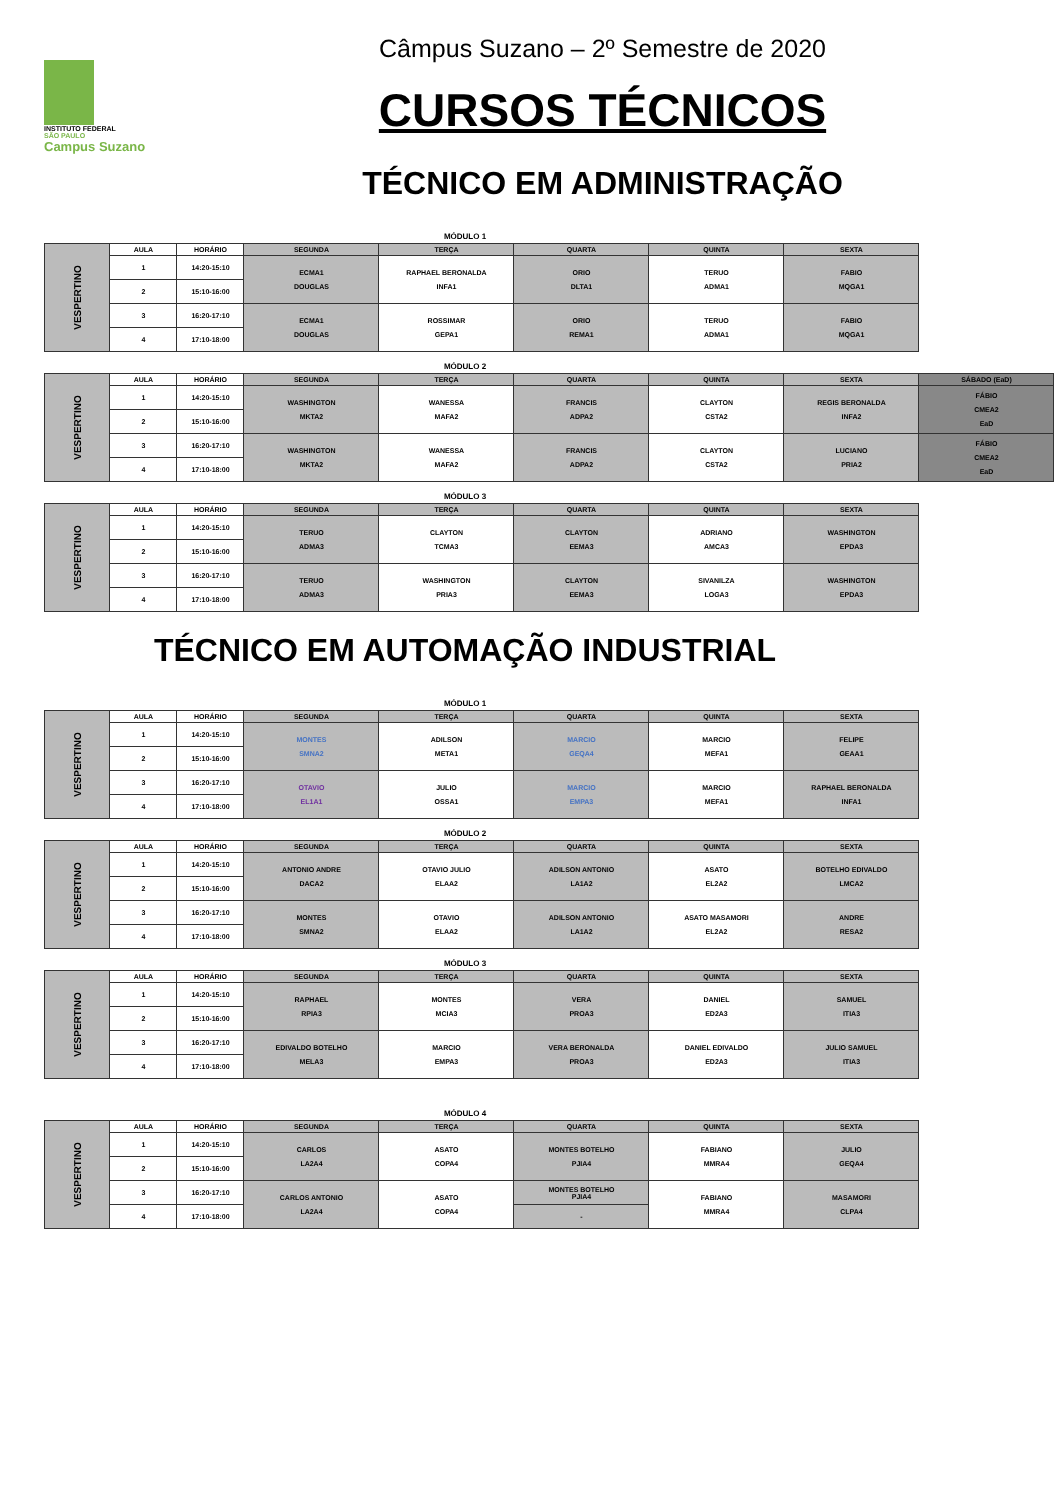INSTITUTO FEDERAL
SÃO PAULO
Campus Suzano
Câmpus Suzano – 2º Semestre de 2020
CURSOS TÉCNICOS
TÉCNICO EM ADMINISTRAÇÃO
MÓDULO 1
| VESPERTINO | AULA | HORÁRIO | SEGUNDA | TERÇA | QUARTA | QUINTA | SEXTA |
| | 1 | 14:20-15:10 | ECMA1 DOUGLAS | RAPHAEL BERONALDA INFA1 | ORIO DLTA1 | TERUO ADMA1 | FABIO MQGA1 |
| | 2 | 15:10-16:00 | | | | | |
| | 3 | 16:20-17:10 | ECMA1 DOUGLAS | ROSSIMAR GEPA1 | ORIO REMA1 | TERUO ADMA1 | FABIO MQGA1 |
| | 4 | 17:10-18:00 | | | | | |
MÓDULO 2
| VESPERTINO | AULA | HORÁRIO | SEGUNDA | TERÇA | QUARTA | QUINTA | SEXTA | SÁBADO (EaD) |
| | 1 | 14:20-15:10 | WASHINGTON MKTA2 | WANESSA MAFA2 | FRANCIS ADPA2 | CLAYTON CSTA2 | REGIS BERONALDA INFA2 | FÁBIO CMEA2 EaD |
| | 2 | 15:10-16:00 | | | | | | |
| | 3 | 16:20-17:10 | WASHINGTON MKTA2 | WANESSA MAFA2 | FRANCIS ADPA2 | CLAYTON CSTA2 | LUCIANO PRIA2 | FÁBIO CMEA2 EaD |
| | 4 | 17:10-18:00 | | | | | | |
MÓDULO 3
| VESPERTINO | AULA | HORÁRIO | SEGUNDA | TERÇA | QUARTA | QUINTA | SEXTA |
| | 1 | 14:20-15:10 | TERUO ADMA3 | CLAYTON TCMA3 | CLAYTON EEMA3 | ADRIANO AMCA3 | WASHINGTON EPDA3 |
| | 2 | 15:10-16:00 | | | | | |
| | 3 | 16:20-17:10 | TERUO ADMA3 | WASHINGTON PRIA3 | CLAYTON EEMA3 | SIVANILZA LOGA3 | WASHINGTON EPDA3 |
| | 4 | 17:10-18:00 | | | | | |
TÉCNICO EM AUTOMAÇÃO INDUSTRIAL
MÓDULO 1
| VESPERTINO | AULA | HORÁRIO | SEGUNDA | TERÇA | QUARTA | QUINTA | SEXTA |
| | 1 | 14:20-15:10 | MONTES SMNA2 | ADILSON META1 | MARCIO GEQA4 | MARCIO MEFA1 | FELIPE GEAA1 |
| | 2 | 15:10-16:00 | | | | | |
| | 3 | 16:20-17:10 | OTAVIO EL1A1 | JULIO OSSA1 | MARCIO EMPA3 | MARCIO MEFA1 | RAPHAEL BERONALDA INFA1 |
| | 4 | 17:10-18:00 | | | | | |
MÓDULO 2
| VESPERTINO | AULA | HORÁRIO | SEGUNDA | TERÇA | QUARTA | QUINTA | SEXTA |
| | 1 | 14:20-15:10 | ANTONIO ANDRE DACA2 | OTAVIO JULIO ELAA2 | ADILSON ANTONIO LA1A2 | ASATO EL2A2 | BOTELHO EDIVALDO LMCA2 |
| | 2 | 15:10-16:00 | | | | | |
| | 3 | 16:20-17:10 | MONTES SMNA2 | OTAVIO ELAA2 | ADILSON ANTONIO LA1A2 | ASATO MASAMORI EL2A2 | ANDRE RESA2 |
| | 4 | 17:10-18:00 | | | | | |
MÓDULO 3
| VESPERTINO | AULA | HORÁRIO | SEGUNDA | TERÇA | QUARTA | QUINTA | SEXTA |
| | 1 | 14:20-15:10 | RAPHAEL RPIA3 | MONTES MCIA3 | VERA PROA3 | DANIEL ED2A3 | SAMUEL ITIA3 |
| | 2 | 15:10-16:00 | | | | | |
| | 3 | 16:20-17:10 | EDIVALDO BOTELHO MELA3 | MARCIO EMPA3 | VERA BERONALDA PROA3 | DANIEL EDIVALDO ED2A3 | JULIO SAMUEL ITIA3 |
| | 4 | 17:10-18:00 | | | | | |
MÓDULO 4
| VESPERTINO | AULA | HORÁRIO | SEGUNDA | TERÇA | QUARTA | QUINTA | SEXTA |
| | 1 | 14:20-15:10 | CARLOS LA2A4 | ASATO COPA4 | MONTES BOTELHO PJIA4 | FABIANO MMRA4 | JULIO GEQA4 |
| | 2 | 15:10-16:00 | | | | | |
| | 3 | 16:20-17:10 | CARLOS ANTONIO LA2A4 | ASATO COPA4 | MONTES BOTELHO PJIA4 | FABIANO MMRA4 | MASAMORI CLPA4 |
| | 4 | 17:10-18:00 | | | - | | |